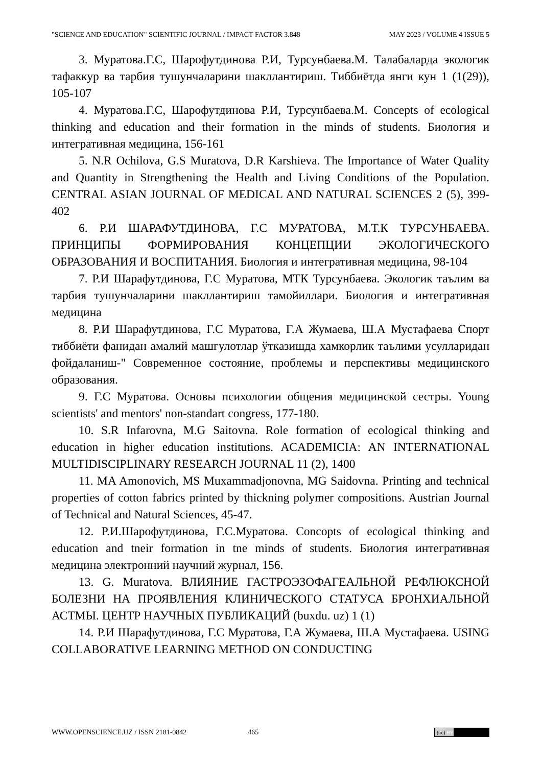"SCIENCE AND EDUCATION" SCIENTIFIC JOURNAL / IMPACT FACTOR 3.848 MAY 2023 / VOLUME 4 ISSUE 5
3. Муратова.Г.С, Шарофутдинова Р.И, Турсунбаева.М. Талабаларда экологик тафаккур ва тарбия тушунчаларини шакллантириш. Тиббиётда янги кун 1 (1(29)), 105-107
4. Муратова.Г.С, Шарофутдинова Р.И, Турсунбаева.М. Concepts of ecological thinking and education and their formation in the minds of students. Биология и интегративная медицина, 156-161
5. N.R Ochilova, G.S Muratova, D.R Karshieva. The Importance of Water Quality and Quantity in Strengthening the Health and Living Conditions of the Population. CENTRAL ASIAN JOURNAL OF MEDICAL AND NATURAL SCIENCES 2 (5), 399-402
6. Р.И ШАРАФУТДИНОВА, Г.С МУРАТОВА, М.Т.К ТУРСУНБАЕВА. ПРИНЦИПЫ ФОРМИРОВАНИЯ КОНЦЕПЦИИ ЭКОЛОГИЧЕСКОГО ОБРАЗОВАНИЯ И ВОСПИТАНИЯ. Биология и интегративная медицина, 98-104
7. Р.И Шарафутдинова, Г.С Муратова, МТК Турсунбаева. Экологик таълим ва тарбия тушунчаларини шакллантириш тамойиллари. Биология и интегративная медицина
8. Р.И Шарафутдинова, Г.С Муратова, Г.А Жумаева, Ш.А Мустафаева Спорт тиббиёти фанидан амалий машгулотлар ўтказишда хамкорлик таълими усулларидан фойдаланиш-" Современное состояние, проблемы и перспективы медицинского образования.
9. Г.С Муратова. Основы психологии общения медицинской сестры. Young scientists' and mentors' non-standart congress, 177-180.
10. S.R Infarovna, M.G Saitovna. Role formation of ecological thinking and education in higher education institutions. ACADEMICIA: AN INTERNATIONAL MULTIDISCIPLINARY RESEARCH JOURNAL 11 (2), 1400
11. MA Amonovich, MS Muxammadjonovna, MG Saidovna. Printing and technical properties of cotton fabrics printed by thickning polymer compositions. Austrian Journal of Technical and Natural Sciences, 45-47.
12. Р.И.Шарофутдинова, Г.С.Муратова. Concopts of ecological thinking and education and tneir formation in tne minds of students. Биология интегративная медицина электронний научний журнал, 156.
13. G. Muratova. ВЛИЯНИЕ ГАСТРОЭЗОФАГЕАЛЬНОЙ РЕФЛЮКСНОЙ БОЛЕЗНИ НА ПРОЯВЛЕНИЯ КЛИНИЧЕСКОГО СТАТУСА БРОНХИАЛЬНОЙ АСТМЫ. ЦЕНТР НАУЧНЫХ ПУБЛИКАЦИЙ (buxdu. uz) 1 (1)
14. Р.И Шарафутдинова, Г.С Муратова, Г.А Жумаева, Ш.А Мустафаева. USING COLLABORATIVE LEARNING METHOD ON CONDUCTING
WWW.OPENSCIENCE.UZ / ISSN 2181-0842 465 (cc) BY